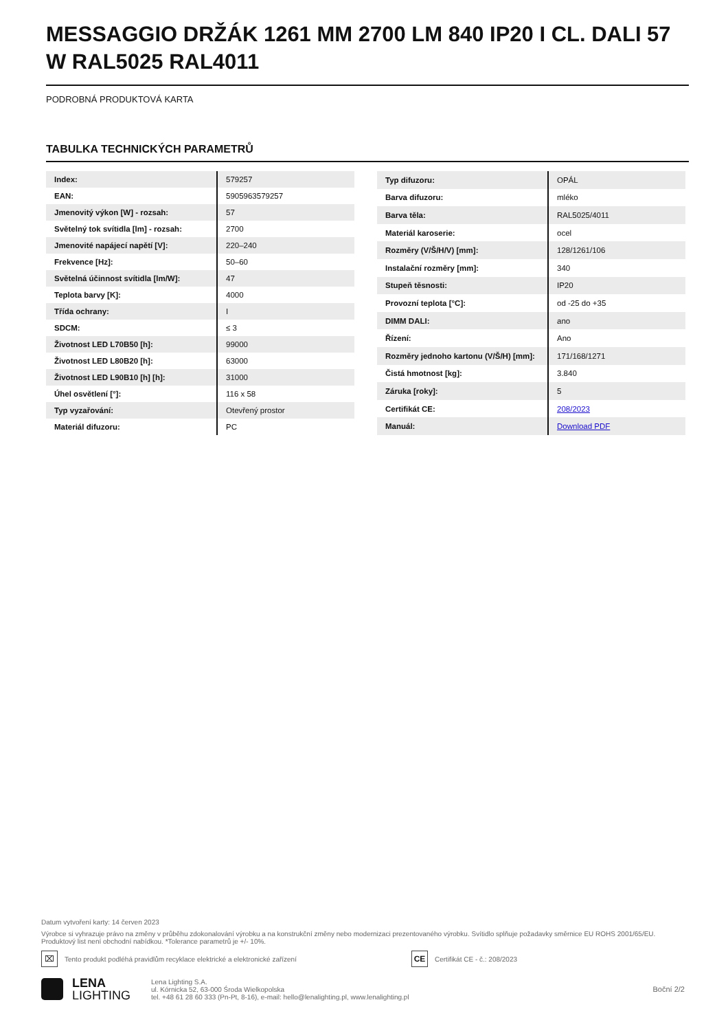MESSAGGIO DRŽÁK 1261 MM 2700 LM 840 IP20 I CL. DALI 57 W RAL5025 RAL4011
PODROBNÁ PRODUKTOVÁ KARTA
TABULKA TECHNICKÝCH PARAMETRŮ
| Index: | 579257 |
| EAN: | 5905963579257 |
| Jmenovitý výkon [W] - rozsah: | 57 |
| Světelný tok svítidla [lm] - rozsah: | 2700 |
| Jmenovité napájecí napětí [V]: | 220–240 |
| Frekvence [Hz]: | 50–60 |
| Světelná účinnost svítidla [lm/W]: | 47 |
| Teplota barvy [K]: | 4000 |
| Třída ochrany: | I |
| SDCM: | ≤ 3 |
| Životnost LED L70B50 [h]: | 99000 |
| Životnost LED L80B20 [h]: | 63000 |
| Životnost LED L90B10 [h] [h]: | 31000 |
| Úhel osvětlení [°]: | 116 x 58 |
| Typ vyzařování: | Otevřený prostor |
| Materiál difuzoru: | PC |
| Typ difuzoru: | OPÁL |
| Barva difuzoru: | mléko |
| Barva těla: | RAL5025/4011 |
| Materiál karoserie: | ocel |
| Rozměry (V/Š/H/V) [mm]: | 128/1261/106 |
| Instalační rozměry [mm]: | 340 |
| Stupeň těsnosti: | IP20 |
| Provozní teplota [°C]: | od -25 do +35 |
| DIMM DALI: | ano |
| Řízení: | Ano |
| Rozměry jednoho kartonu (V/Š/H) [mm]: | 171/168/1271 |
| Čistá hmotnost [kg]: | 3.840 |
| Záruka [roky]: | 5 |
| Certifikát CE: | 208/2023 |
| Manuál: | Download PDF |
Datum vytvoření karty: 14 červen 2023
Výrobce si vyhrazuje právo na změny v průběhu zdokonalování výrobku a na konstrukční změny nebo modernizaci prezentovaného výrobku. Svítidlo splňuje požadavky směrnice EU ROHS 2001/65/EU. Produktový list není obchodní nabídkou. *Tolerance parametrů je +/- 10%.
⌧ Tento produkt podléhá pravidlům recyklace elektrické a elektronické zařízení CE Certifikát CE - č.: 208/2023
LENA
LIGHTING
Lena Lighting S.A.
ul. Kórnicka 52, 63-000 Środa Wielkopolska
tel. +48 61 28 60 333 (Pn-Pt, 8-16), e-mail: hello@lenalighting.pl, www.lenalighting.pl
Boční 2/2